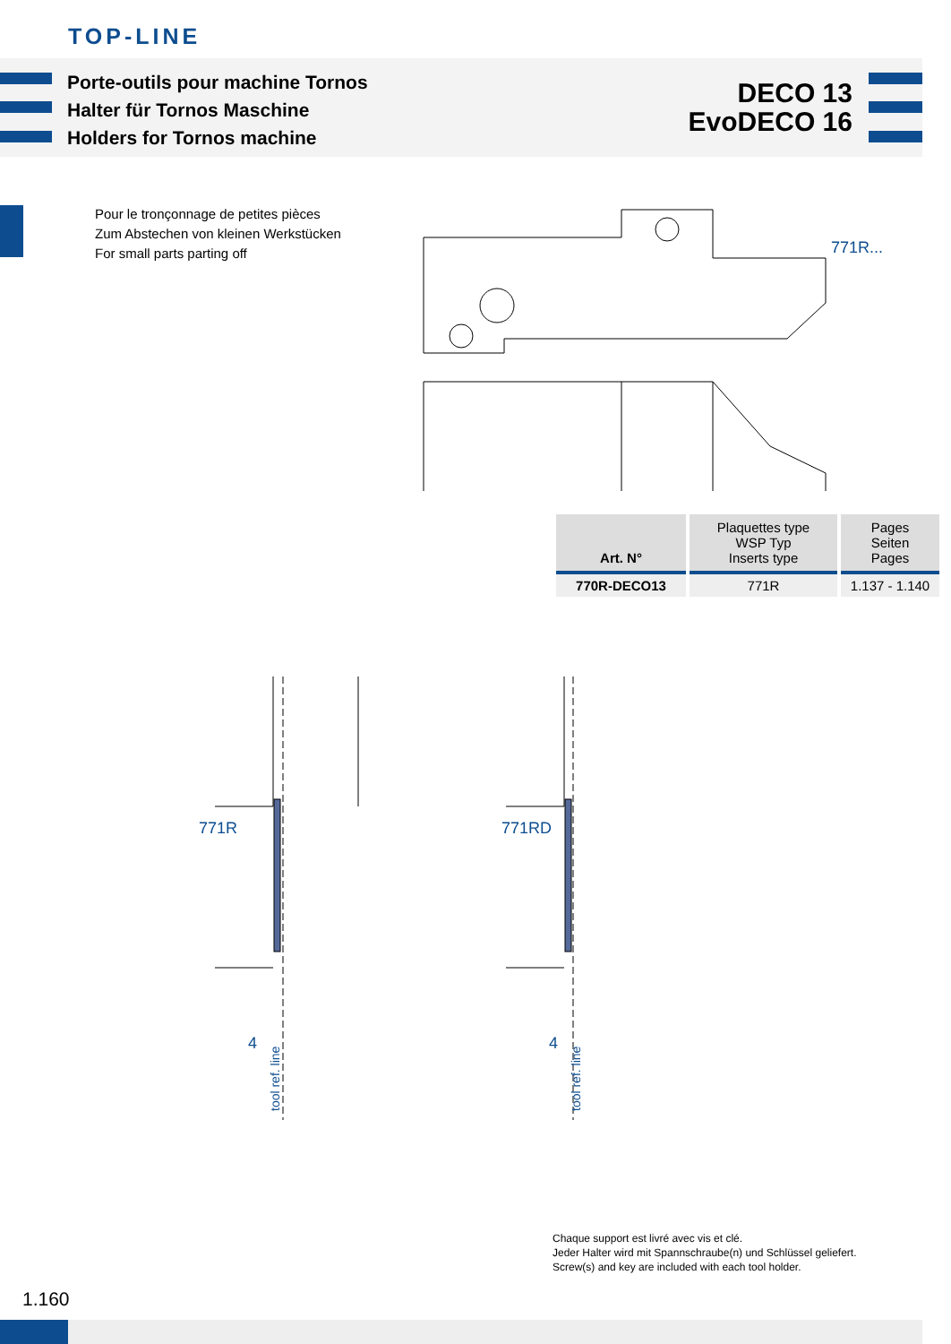TOP-LINE
Porte-outils pour machine Tornos
Halter für Tornos Maschine
Holders for Tornos machine
DECO 13
EvoDECO 16
Pour le tronçonnage de petites pièces
Zum Abstechen von kleinen Werkstücken
For small parts parting off
771R...
| Art. N° | Plaquettes type WSP Typ Inserts type | Pages Seiten Pages |
| --- | --- | --- |
| 770R-DECO13 | 771R | 1.137 - 1.140 |
771R
771RD
4
4
tool ref. line
tool ref. line
Chaque support est livré avec vis et clé.
Jeder Halter wird mit Spannschraube(n) und Schlüssel geliefert.
Screw(s) and key are included with each tool holder.
1.160